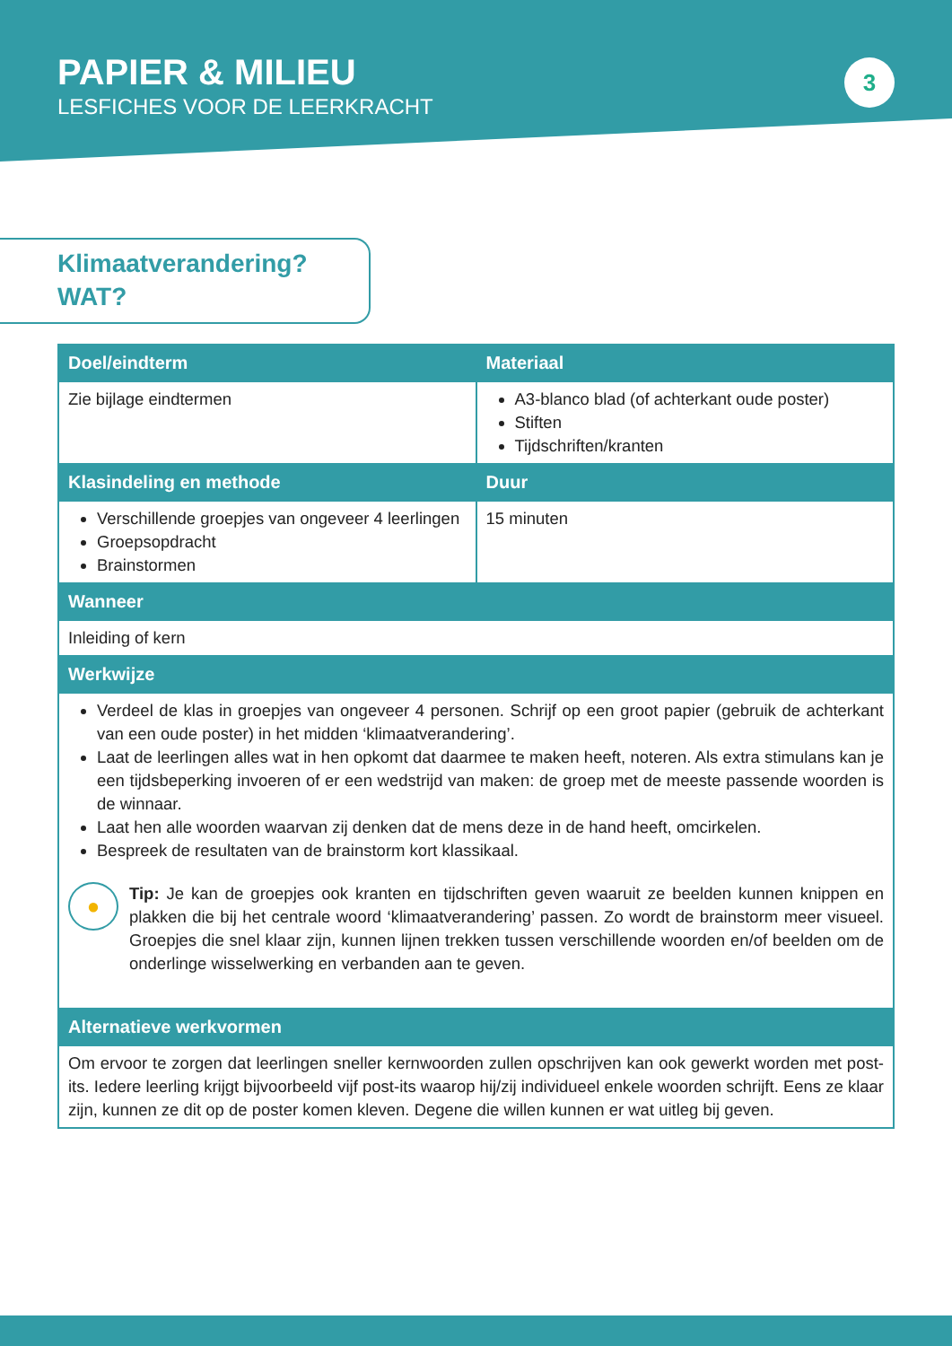PAPIER & MILIEU
LESFICHES VOOR DE LEERKRACHT
3
Klimaatverandering?
WAT?
| Doel/eindterm | Materiaal |
| --- | --- |
| Zie bijlage eindtermen | A3-blanco blad (of achterkant oude poster) Stiften Tijdschriften/kranten |
| Klasindeling en methode | Duur |
| Verschillende groepjes van ongeveer 4 leerlingen Groepsopdracht Brainstormen | 15 minuten |
| Wanneer | |
| Inleiding of kern | |
| Werkwijze | |
| Verdeel de klas in groepjes van ongeveer 4 personen. Schrijf op een groot papier (gebruik de achterkant van een oude poster) in het midden ‘klimaatverandering’. Laat de leerlingen alles wat in hen opkomt dat daarmee te maken heeft, noteren. Als extra stimulans kan je een tijdsbeperking invoeren of er een wedstrijd van maken: de groep met de meeste passende woorden is de winnaar. Laat hen alle woorden waarvan zij denken dat de mens deze in de hand heeft, omcirkelen. Bespreek de resultaten van de brainstorm kort klassikaal. ● Tip: Je kan de groepjes ook kranten en tijdschriften geven waaruit ze beelden kunnen knippen en plakken die bij het centrale woord ‘klimaatverandering’ passen. Zo wordt de brainstorm meer visueel. Groepjes die snel klaar zijn, kunnen lijnen trekken tussen verschillende woorden en/of beelden om de onderlinge wisselwerking en verbanden aan te geven. | |
| Alternatieve werkvormen | |
| Om ervoor te zorgen dat leerlingen sneller kernwoorden zullen opschrijven kan ook gewerkt worden met post-its. Iedere leerling krijgt bijvoorbeeld vijf post-its waarop hij/zij individueel enkele woorden schrijft. Eens ze klaar zijn, kunnen ze dit op de poster komen kleven. Degene die willen kunnen er wat uitleg bij geven. | |